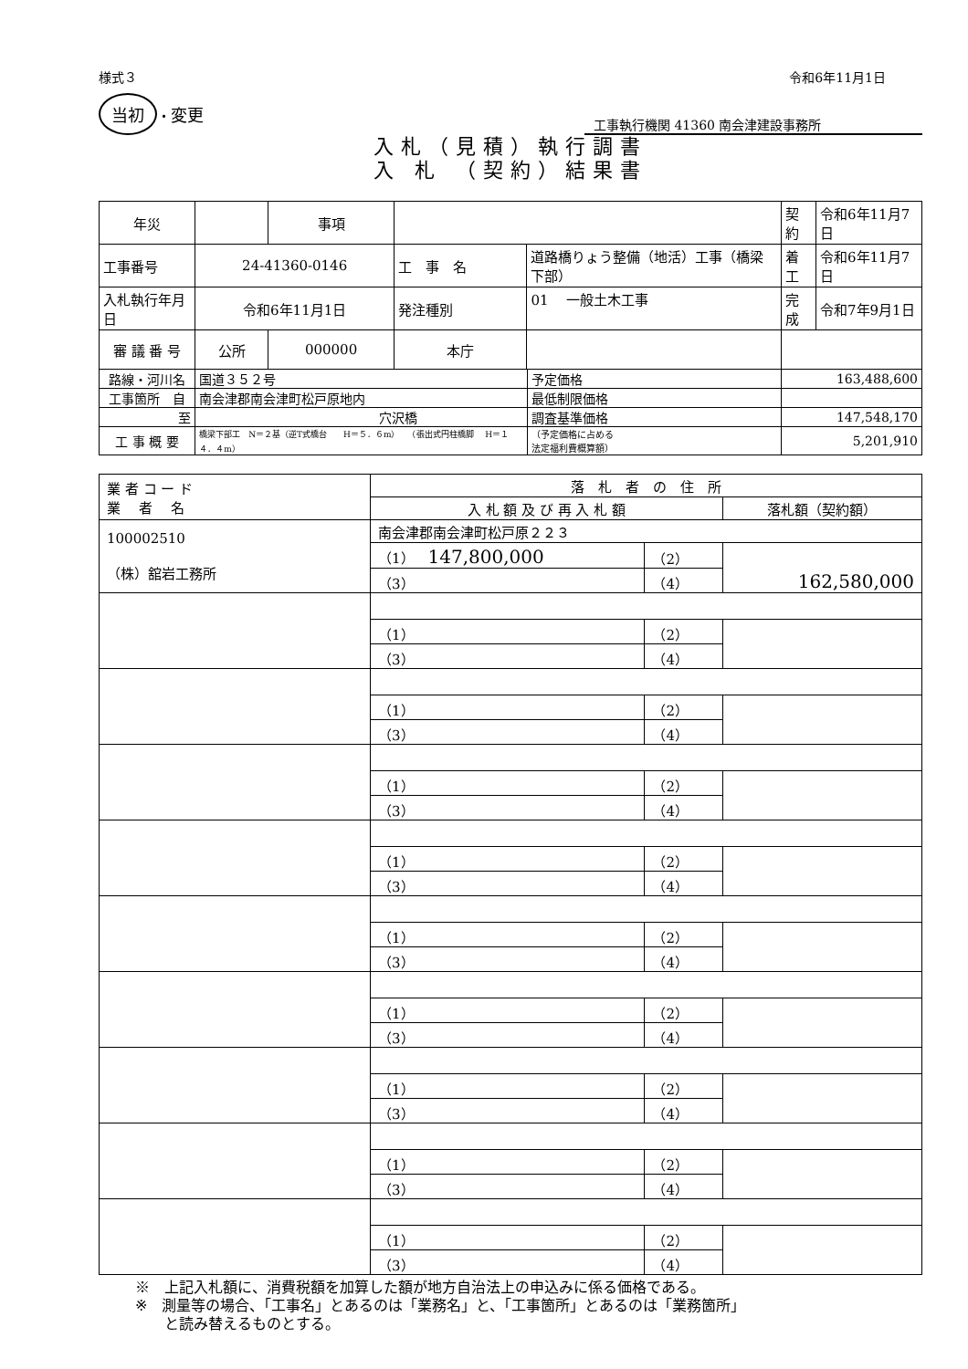様式３ 令和6年11月1日
当初 ・変更
工事執行機関 41360 南会津建設事務所
入札（見積）執行調書
入 札 （契約）結果書
| 年災 | | 事項 | | | | 契約 | 令和6年11月7日 |
| 工事番号 | 24-41360-0146 | | 工 事 名 | 道路橋りょう整備（地活）工事（橋梁下部） | | 着工 | 令和6年11月7日 |
| 入札執行年月日 | 令和6年11月1日 | | 発注種別 | 01 一般土木工事 | | 完成 | 令和7年9月1日 |
| 審 議 番 号 | 公所 | 000000 | 本庁 | | | | |
| 路線・河川名 | 国道３５２号 | | | | 予定価格 | 163,488,600 | |
| 工事箇所 自 | 南会津郡南会津町松戸原地内 | | | | 最低制限価格 | | |
| 至 | 穴沢橋 | | | | 調査基準価格 | 147,548,170 | |
| 工 事 概 要 | 橋梁下部工 N＝２基（逆T式橋台 H＝５．６m） （張出式円柱橋脚 H＝１４．４m） | | | | （予定価格に占める 法定福利費概算額） | 5,201,910 | |
| 業 者 コ ー ド 業 者 名 | 落 札 者 の 住 所 | | |
| | 入 札 額 及 び 再 入 札 額 | | 落札額（契約額） |
| 100002510 （株）舘岩工務所 | 南会津郡南会津町松戸原２２３ | | |
| | （1） 147,800,000 | （2） | 162,580,000 |
| | （3） | （4） | |
| | （1） | （2） | |
| | （3） | （4） | |
| | （1） | （2） | |
| | （3） | （4） | |
| | （1） | （2） | |
| | （3） | （4） | |
| | （1） | （2） | |
| | （3） | （4） | |
| | （1） | （2） | |
| | （3） | （4） | |
| | （1） | （2） | |
| | （3） | （4） | |
| | （1） | （2） | |
| | （3） | （4） | |
| | （1） | （2） | |
| | （3） | （4） | |
| | （1） | （2） | |
| | （3） | （4） | |
※　上記入札額に、消費税額を加算した額が地方自治法上の申込みに係る価格である。
※　測量等の場合、「工事名」とあるのは「業務名」と、「工事箇所」とあるのは「業務箇所」
　　と読み替えるものとする。